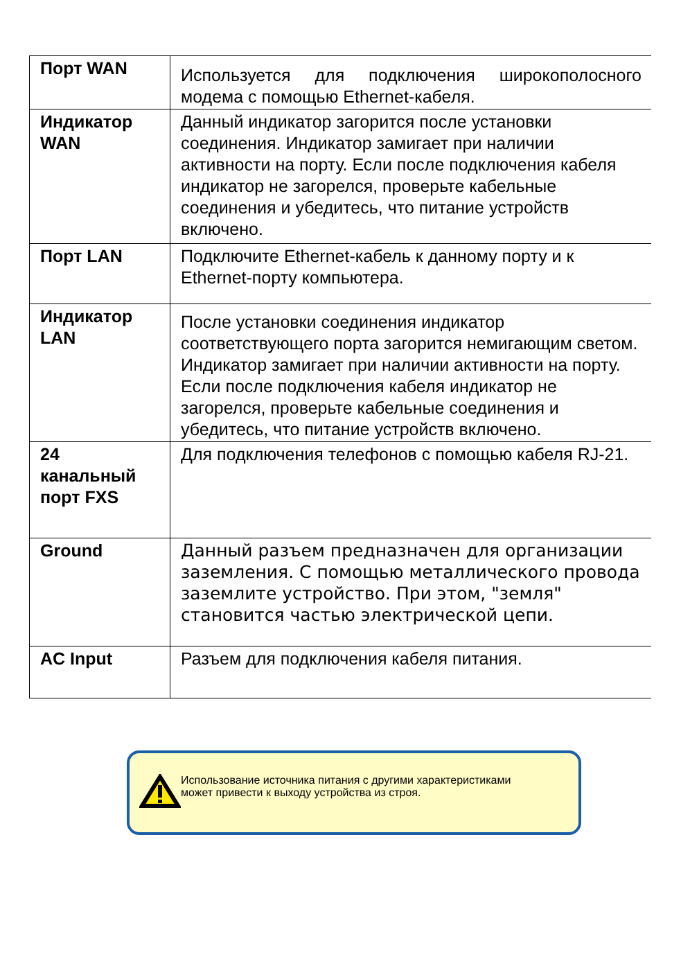| Порт WAN | Используется для подключения широкополосного модема с помощью Ethernet-кабеля. |
| Индикатор WAN | Данный индикатор загорится после установки соединения. Индикатор замигает при наличии активности на порту. Если после подключения кабеля индикатор не загорелся, проверьте кабельные соединения и убедитесь, что питание устройств включено. |
| Порт LAN | Подключите Ethernet-кабель к данному порту и к Ethernet-порту компьютера. |
| Индикатор LAN | После установки соединения индикатор соответствующего порта загорится немигающим светом. Индикатор замигает при наличии активности на порту. Если после подключения кабеля индикатор не загорелся, проверьте кабельные соединения и убедитесь, что питание устройств включено. |
| 24 канальный порт FXS | Для подключения телефонов с помощью кабеля RJ-21. |
| Ground | Данный разъем предназначен для организации заземления. С помощью металлического провода заземлите устройство. При этом, "земля" становится частью электрической цепи. |
| AC Input | Разъем для подключения кабеля питания. |
Использование источника питания с другими характеристиками
может привести к выходу устройства из строя.